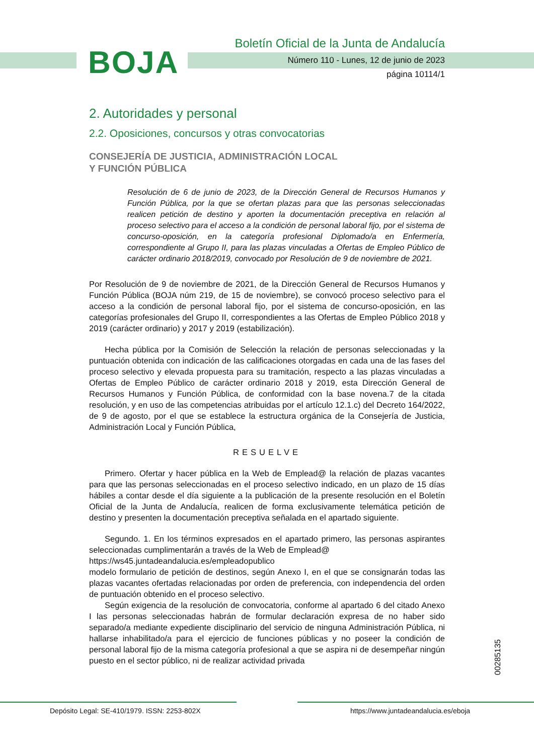BOJA
Boletín Oficial de la Junta de Andalucía
Número 110 - Lunes, 12 de junio de 2023
página 10114/1
2. Autoridades y personal
2.2. Oposiciones, concursos y otras convocatorias
CONSEJERÍA DE JUSTICIA, ADMINISTRACIÓN LOCAL
Y FUNCIÓN PÚBLICA
Resolución de 6 de junio de 2023, de la Dirección General de Recursos Humanos y Función Pública, por la que se ofertan plazas para que las personas seleccionadas realicen petición de destino y aporten la documentación preceptiva en relación al proceso selectivo para el acceso a la condición de personal laboral fijo, por el sistema de concurso-oposición, en la categoría profesional Diplomado/a en Enfermería, correspondiente al Grupo II, para las plazas vinculadas a Ofertas de Empleo Público de carácter ordinario 2018/2019, convocado por Resolución de 9 de noviembre de 2021.
Por Resolución de 9 de noviembre de 2021, de la Dirección General de Recursos Humanos y Función Pública (BOJA núm 219, de 15 de noviembre), se convocó proceso selectivo para el acceso a la condición de personal laboral fijo, por el sistema de concurso-oposición, en las categorías profesionales del Grupo II, correspondientes a las Ofertas de Empleo Público 2018 y 2019 (carácter ordinario) y 2017 y 2019 (estabilización).
Hecha pública por la Comisión de Selección la relación de personas seleccionadas y la puntuación obtenida con indicación de las calificaciones otorgadas en cada una de las fases del proceso selectivo y elevada propuesta para su tramitación, respecto a las plazas vinculadas a Ofertas de Empleo Público de carácter ordinario 2018 y 2019, esta Dirección General de Recursos Humanos y Función Pública, de conformidad con la base novena.7 de la citada resolución, y en uso de las competencias atribuidas por el artículo 12.1.c) del Decreto 164/2022, de 9 de agosto, por el que se establece la estructura orgánica de la Consejería de Justicia, Administración Local y Función Pública,
RESUELVE
Primero. Ofertar y hacer pública en la Web de Emplead@ la relación de plazas vacantes para que las personas seleccionadas en el proceso selectivo indicado, en un plazo de 15 días hábiles a contar desde el día siguiente a la publicación de la presente resolución en el Boletín Oficial de la Junta de Andalucía, realicen de forma exclusivamente telemática petición de destino y presenten la documentación preceptiva señalada en el apartado siguiente.
Segundo. 1. En los términos expresados en el apartado primero, las personas aspirantes seleccionadas cumplimentarán a través de la Web de Emplead@
https://ws45.juntadeandalucia.es/empleadopublico
modelo formulario de petición de destinos, según Anexo I, en el que se consignarán todas las plazas vacantes ofertadas relacionadas por orden de preferencia, con independencia del orden de puntuación obtenido en el proceso selectivo.
Según exigencia de la resolución de convocatoria, conforme al apartado 6 del citado Anexo I las personas seleccionadas habrán de formular declaración expresa de no haber sido separado/a mediante expediente disciplinario del servicio de ninguna Administración Pública, ni hallarse inhabilitado/a para el ejercicio de funciones públicas y no poseer la condición de personal laboral fijo de la misma categoría profesional a que se aspira ni de desempeñar ningún puesto en el sector público, ni de realizar actividad privada
00285135
Depósito Legal: SE-410/1979. ISSN: 2253-802X https://www.juntadeandalucia.es/eboja